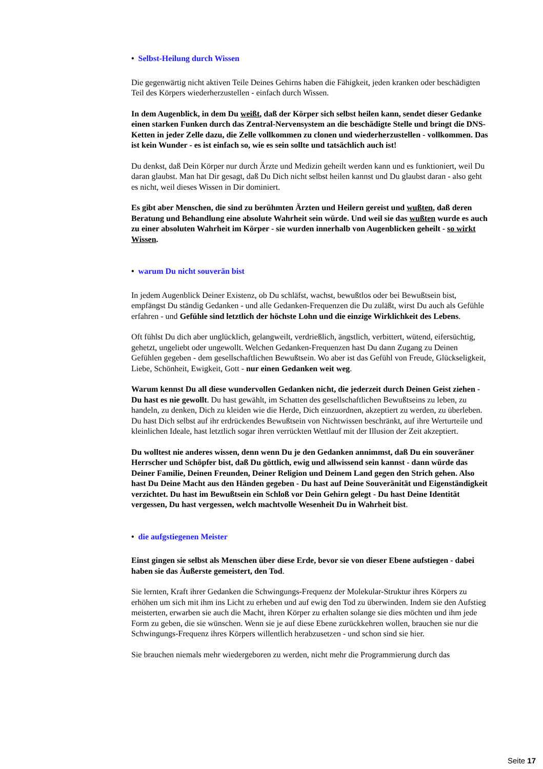• Selbst-Heilung durch Wissen
Die gegenwärtig nicht aktiven Teile Deines Gehirns haben die Fähigkeit, jeden kranken oder beschädigten Teil des Körpers wiederherzustellen - einfach durch Wissen.
In dem Augenblick, in dem Du weißt, daß der Körper sich selbst heilen kann, sendet dieser Gedanke einen starken Funken durch das Zentral-Nervensystem an die beschädigte Stelle und bringt die DNS-Ketten in jeder Zelle dazu, die Zelle vollkommen zu clonen und wiederherzustellen - vollkommen. Das ist kein Wunder - es ist einfach so, wie es sein sollte und tatsächlich auch ist!
Du denkst, daß Dein Körper nur durch Ärzte und Medizin geheilt werden kann und es funktioniert, weil Du daran glaubst. Man hat Dir gesagt, daß Du Dich nicht selbst heilen kannst und Du glaubst daran - also geht es nicht, weil dieses Wissen in Dir dominiert.
Es gibt aber Menschen, die sind zu berühmten Ärzten und Heilern gereist und wußten, daß deren Beratung und Behandlung eine absolute Wahrheit sein würde. Und weil sie das wußten wurde es auch zu einer absoluten Wahrheit im Körper - sie wurden innerhalb von Augenblicken geheilt - so wirkt Wissen.
• warum Du nicht souverän bist
In jedem Augenblick Deiner Existenz, ob Du schläfst, wachst, bewußtlos oder bei Bewußtsein bist, empfängst Du ständig Gedanken - und alle Gedanken-Frequenzen die Du zuläßt, wirst Du auch als Gefühle erfahren - und Gefühle sind letztlich der höchste Lohn und die einzige Wirklichkeit des Lebens.
Oft fühlst Du dich aber unglücklich, gelangweilt, verdrießlich, ängstlich, verbittert, wütend, eifersüchtig, gehetzt, ungeliebt oder ungewollt. Welchen Gedanken-Frequenzen hast Du dann Zugang zu Deinen Gefühlen gegeben - dem gesellschaftlichen Bewußtsein. Wo aber ist das Gefühl von Freude, Glückseligkeit, Liebe, Schönheit, Ewigkeit, Gott - nur einen Gedanken weit weg.
Warum kennst Du all diese wundervollen Gedanken nicht, die jederzeit durch Deinen Geist ziehen - Du hast es nie gewollt. Du hast gewählt, im Schatten des gesellschaftlichen Bewußtseins zu leben, zu handeln, zu denken, Dich zu kleiden wie die Herde, Dich einzuordnen, akzeptiert zu werden, zu überleben. Du hast Dich selbst auf ihr erdrückendes Bewußtsein von Nichtwissen beschränkt, auf ihre Werturteile und kleinlichen Ideale, hast letztlich sogar ihren verrückten Wettlauf mit der Illusion der Zeit akzeptiert.
Du wolltest nie anderes wissen, denn wenn Du je den Gedanken annimmst, daß Du ein souveräner Herrscher und Schöpfer bist, daß Du göttlich, ewig und allwissend sein kannst - dann würde das Deiner Familie, Deinen Freunden, Deiner Religion und Deinem Land gegen den Strich gehen. Also hast Du Deine Macht aus den Händen gegeben - Du hast auf Deine Souveränität und Eigenständigkeit verzichtet. Du hast im Bewußtsein ein Schloß vor Dein Gehirn gelegt - Du hast Deine Identität vergessen, Du hast vergessen, welch machtvolle Wesenheit Du in Wahrheit bist.
• die aufgstiegenen Meister
Einst gingen sie selbst als Menschen über diese Erde, bevor sie von dieser Ebene aufstiegen - dabei haben sie das Äußerste gemeistert, den Tod.
Sie lernten, Kraft ihrer Gedanken die Schwingungs-Frequenz der Molekular-Struktur ihres Körpers zu erhöhen um sich mit ihm ins Licht zu erheben und auf ewig den Tod zu überwinden. Indem sie den Aufstieg meisterten, erwarben sie auch die Macht, ihren Körper zu erhalten solange sie dies möchten und ihm jede Form zu geben, die sie wünschen. Wenn sie je auf diese Ebene zurückkehren wollen, brauchen sie nur die Schwingungs-Frequenz ihres Körpers willentlich herabzusetzen - und schon sind sie hier.
Sie brauchen niemals mehr wiedergeboren zu werden, nicht mehr die Programmierung durch das
Seite 17